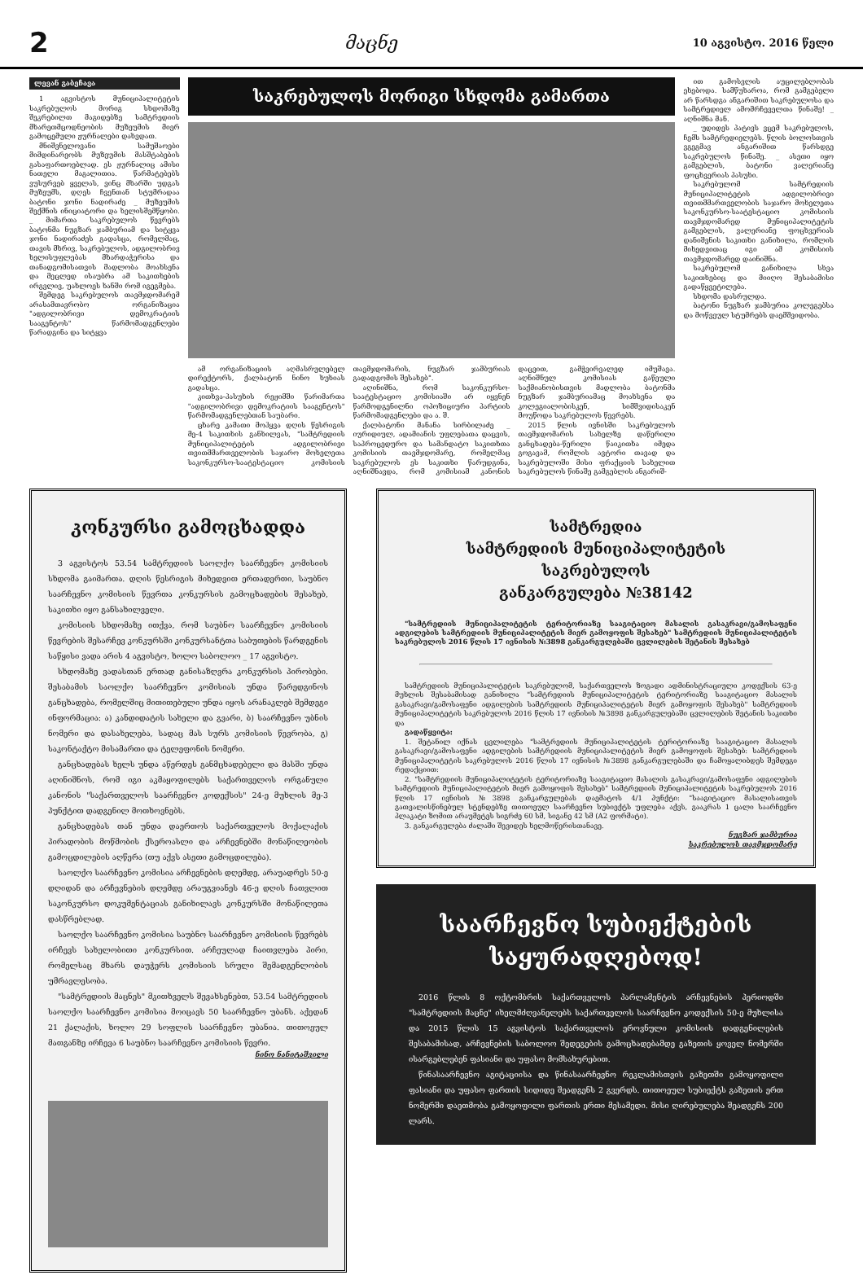2 მაცნე 10 აგვისტო. 2016 წელი
ლევან გაბეჩავა
1 აგვისტოს მუნიციპალიტეტის საკრებულოს მორიგ სხდომაზე შეკრებილთ მაგიდებზე სამტრედიის მხარეთმცოდნეობის მუზეუმის მიერ გამოცემული ჟურნალები დახვდათ.
მნიშვნელოვანი სამუშაოები მიმდინარეობს მუზეუმის მასშტაბების გასაფართოებლად. ეს ჟურნალიც ამისი ნათელი მაგალითია. წარმატებებს ვუსურვებ ყველას, ვინც მხარში უდგას მუზეუმს, დღეს ჩვენთან სტუმრადაა ბატონი ჯონი ნადირაძე _ მუზეუმის შექმნის ინიციატორი და ხელისშემწყობი. _ მიმართა საკრებულოს წევრებს ბატონმა ნუგზარ ჯამბურიამ და სიტყვა ჯონი ნადირაძეს გადასცა, რომელმაც, თავის მხრივ, საკრებულოს, ადგილობრივ ხელისუფლებას მხარდაჭერისა და თანადგომისათვის მადლობა მოახსენა და მეცლედ ისაუბრა ამ საკითხების ირგვლივ, უახლოეს ხანში რომ იგეგმება.
შემდეგ საკრებულოს თავმჯდომარემ არასამთავრობო ორგანიზაცია "ადგილობრივი დემოკრატიის სააგენტოს" წარმომადგენლები წარადგინა და სიტყვა
საკრებულოს მორიგი სხდომა გამართა
ამ ორგანიზაციის აღმასრულებელ დირექტორს, ქალბატონ ნინო ხუხიას გადასცა.
კითხვა-პასუხის რეჟიმში წარიმართა "ადგილობრივი დემოკრატიის სააგენტოს" წარმომადგენლებთან საუბარი.
ცხარე კამათი მოჰყვა დღის წესრიგის მე-4 საკითხის განხილვას, "სამტრედიის მუნიციპალიტეტის ადგილობრივი თვითმმართველობის საჯარო მოხელეთა საკონკურსო-საატესტაციო კომისიის თავმჯდომარის, ნუგზარ ჯამბურიას გადადგომის შესახებ".
აღინიშნა, რომ საკონკურსო-საატესტაციო კომისიაში არ იყვნენ წარმოდგენილნი ოპოზიციური პარტიის წარმომადგენლები და ა. შ.
ქალბატონი მანანა სირბილაძე _ იურიდიულ, ადამიანის უფლებათა დაცვის, საპროცედურო და სამანდატო საკითხთა კომისიის თავმჯდომარე, რომელმაც საკრებულოს ეს საკითხი წარუდგინა, აღნიშნავდა, რომ კომისიამ კანონის დაცვით, გამჭვირვალედ იმუშავა. აღნიშნულ კომისიას გაწეული საქმიანობისთვის მადლობა ბატონმა ნუგზარ ჯამბურიამაც მოახსენა და კოლეგიალობისკენ, სიმშვიდისაკენ მოუწოდა საკრებულოს წევრებს.
2015 წლის ივნისში საკრებულოს თავმჯდომარის სახელზე დაწერილი განცხადება-წერილი წაიკითხა იმედა გოგავამ, რომლის ავტორი თავად და საკრებულოში მისი ფრაქციის სახელით საკრებულოს წინაშე გამგებლის ანგარიშ-
ით გამოსვლის აუცილებლობას ეხებოდა. სამწუხაროა, რომ გამგებელი არ წარსდგა ანგარიშით საკრებულოსა და სამტრედიელ ამომრჩეველთა წინაშე! _ აღნიშნა მან.
_ უდიდეს პატივს ვცემ საკრებულოს, ჩემს სამტრედიელებს. წლის ბოლოსთვის ვგეგმავ ანგარიშით წარსდგე საკრებულოს წინაშე. _ ასეთი იყო გამგებლის, ბატონი ვალერიანე ფოცხვერიას პასუხი.
საკრებულომ სამტრედიის მუნიციპალიტეტის ადგილობრივი თვითმმართველობის საჯარო მოხელეთა საკონკურსო-საატესტაციო კომისიის თავმჯდომარედ მუნიციპალიტეტის გამგებლის, ვალერიანე ფოცხვერიას დანიშვნის საკითხი განიხილა, რომლის მიხედვითაც იგი ამ კომისიის თავმჯდომარედ დაინიშნა.
საკრებულომ განიხილა სხვა საკითხებიც და მიიღო შესაბამისი გადაწყვეტილება.
სხდომა დასრულდა.
ბატონი ნუგზარ ჯამბურია კოლეგებსა და მოწვეულ სტუმრებს დაემშვიდობა.
კონკურსი გამოცხადდა
3 აგვისტოს 53.54 სამტრედიის საოლქო საარჩევნო კომისიის სხდომა გაიმართა. დღის წესრიგის მიხედვით ერთადერთი, საუბნო საარჩევნო კომისიის წევრთა კონკურსის გამოცხადების შესახებ, საკითხი იყო განსახილველი.
კომისიის სხდომაზე ითქვა, რომ საუბნო საარჩევნო კომისიის წევრების შესარჩევ კონკურსში კონკურსანტთა საბუთების წარდგენის საწყისი ვადა არის 4 აგვისტო, ხოლო საბოლოო _ 17 აგვისტო.
სხდომაზე ვადასთან ერთად განისაზღვრა კონკურსის პირობები. შესაბამის საოლქო საარჩევნო კომისიას უნდა წარედგინოს განცხადება, რომელშიც მითითებული უნდა იყოს არანაკლებ შემდეგი ინფორმაცია: ა) კანდიდატის სახელი და გვარი, ბ) საარჩევნო უბნის ნომერი და დასახელება, სადაც მას სურს კომისიის წევრობა, გ) საკონტაქტო მისამართი და ტელეფონის ნომერი.
განცხადებას ხელს უნდა აწერდეს განმცხადებელი და მასში უნდა აღინიშნოს, რომ იგი აკმაყოფილებს საქართველოს ორგანული კანონის "საქართველოს საარჩევნო კოდექსის" 24-ე მუხლის მე-3 პუნქტით დადგენილ მოთხოვნებს.
განცხადებას თან უნდა დაერთოს საქართველოს მოქალაქის პირადობის მოწმობის ქსეროასლი და არჩევნებში მონაწილეობის გამოცდილების აღწერა (თუ აქვს ასეთი გამოცდილება).
საოლქო საარჩევნო კომისია არჩევნების დღემდე, არაუადრეს 50-ე დღიდან და არჩევნების დღემდე არაუგვიანეს 46-ე დღის ჩათვლით საკონკურსო დოკუმენტაციას განიხილავს კონკურსში მონაწილეთა დასწრებლად.
საოლქო საარჩევნო კომისია საუბნო საარჩევნო კომისიის წევრებს ირჩევს სახელობითი კონკურსით. არჩეულად ჩაითვლება პირი, რომელსაც მხარს დაუჭერს კომისიის სრული შემადგენლობის უმრავლესობა.
"სამტრედიის მაცნეს" მკითხველს შევახსენებთ, 53.54 სამტრედიის საოლქო საარჩევნო კომისია მოიცავს 50 საარჩევნო უბანს. აქედან 21 ქალაქის, ხოლო 29 სოფლის საარჩევნო უბანია. თითოეულ მათგანზე ირჩევა 6 საუბნო საარჩევნო კომისიის წევრი.
ნინო ნანიტაშვილი
სამტრედია
სამტრედიის მუნიციპალიტეტის
საკრებულოს
განკარგულება №38142
"სამტრედიის მუნიციპალიტეტის ტერიტორიაზე სააგიტაციო მასალის გასაკრავი/გამოსაფენი ადგილების სამტრედიის მუნიციპალიტეტის მიერ გამოყოფის შესახებ" სამტრედიის მუნიციპალიტეტის საკრებულოს 2016 წლის 17 ივნისის №3898 განკარგულებაში ცვლილების შეტანის შესახებ
სამტრედიის მუნიციპალიტეტის საკრებულომ, საქართველოს ზოგადი ადმინისტრაციული კოდექსის 63-ე მუხლის შესაბამისად განიხილა "სამტრედიის მუნიციპალიტეტის ტერიტორიაზე სააგიტაციო მასალის გასაკრავი/გამოსაფენი ადგილების სამტრედიის მუნიციპალიტეტის მიერ გამოყოფის შესახებ" სამტრედიის მუნიციპალიტეტის საკრებულოს 2016 წლის 17 ივნისის №3898 განკარგულებაში ცვლილების შეტანის საკითხი და
გადაწყვიტა:
1. შეტანილ იქნას ცვლილება "სამტრედიის მუნიციპალიტეტის ტერიტორიაზე სააგიტაციო მასალის გასაკრავი/გამოსაფენი ადგილების სამტრედიის მუნიციპალიტეტის მიერ გამოყოფის შესახებ: სამტრედიის მუნიციპალიტეტის საკრებულოს 2016 წლის 17 ივნისის №3898 განკარგულებაში და ჩამოყალიბდეს შემდეგი რედაქციით:
2. "სამტრედიის მუნიციპალიტეტის ტერიტორიაზე სააგიტაციო მასალის გასაკრავი/გამოსაფენი ადგილების სამტრედიის მუნიციპალიტეტის მიერ გამოყოფის შესახებ" სამტრედიის მუნიციპალიტეტის საკრებულოს 2016 წლის 17 ივნისის №3898 განკარგულებას დაემატოს 4/1 პუნქტი: "სააგიტაციო მასალისათვის გათვალისწინებულ სტენდებზე თითოეულ საარჩევნო სუბიექტს უფლება აქვს, გააკრას 1 ცალი საარჩევნო პლაკატი ზომით არაუმეტეს სიგრძე 60 სმ, სიგანე 42 სმ (A2 ფორმატი).
3. განკარგულება ძალაში შევიდეს ხელმოწერისთანავე.
ნუგზარ ჯამბურია
საკრებულოს თავმჯდომარე
საარჩევნო სუბიექტების საყურადღებოდ!
2016 წლის 8 ოქტომბრის საქართველოს პარლამენტის არჩევნების პერიოდში "სამტრედიის მაცნე" იხელმძღვანელებს საქართველოს საარჩევნო კოდექსის 50-ე მუხლისა და 2015 წლის 15 აგვისტოს საქართველოს ეროვნული კომისიის დადგენილების შესაბამისად, არჩევნების საბოლოო შედეგების გამოცხადებამდე გაზეთის ყოველ ნომერში ისარგებლებენ ფასიანი და უფასო მომსახურებით.
წინასაარჩევნო აგიტაციისა და წინასაარჩევნო რეკლამისთვის გაზეთში გამოყოფილი ფასიანი და უფასო ფართის სიდიდე შეადგენს 2 გვერდს. თითოეულ სუბიექტს გაზეთის ერთ ნომერში დაეთმობა გამოყოფილი ფართის ერთი მესამედი. მისი ღირებულება შეადგენს 200 ლარს.